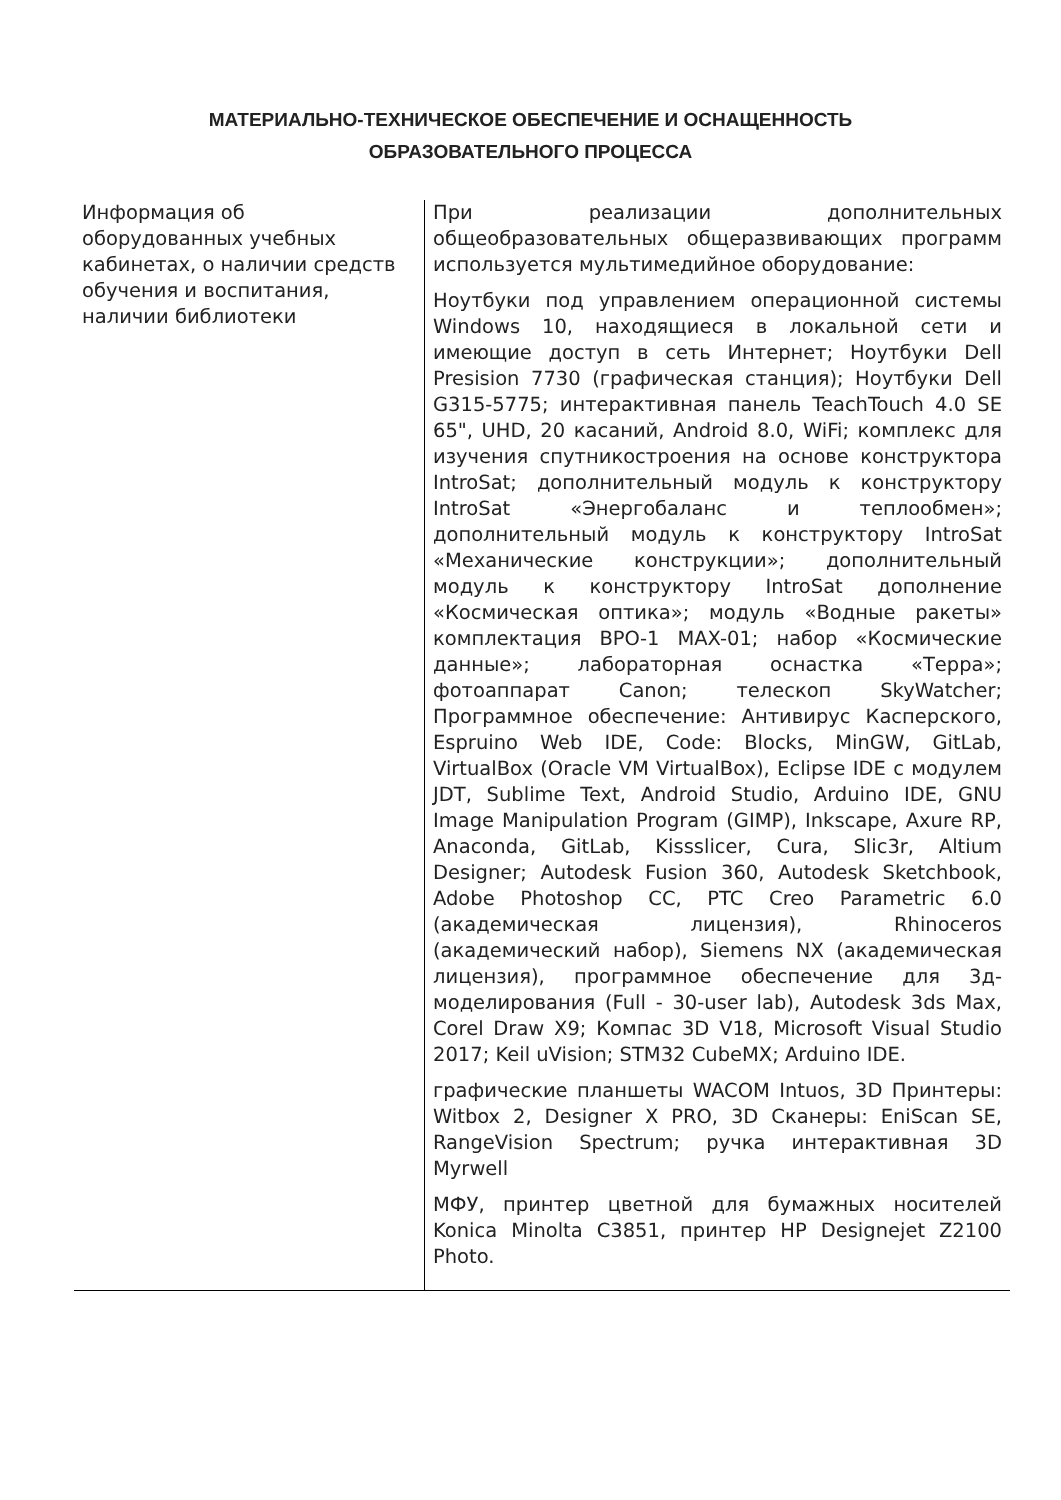МАТЕРИАЛЬНО-ТЕХНИЧЕСКОЕ ОБЕСПЕЧЕНИЕ И ОСНАЩЕННОСТЬ
ОБРАЗОВАТЕЛЬНОГО ПРОЦЕССА
| Информация об оборудованных учебных кабинетах, о наличии средств обучения и воспитания, наличии библиотеки | При реализации дополнительных общеобразовательных общеразвивающих программ используется мультимедийное оборудование: Ноутбуки под управлением операционной системы Windows 10, находящиеся в локальной сети и имеющие доступ в сеть Интернет; Ноутбуки Dell Presision 7730 (графическая станция); Ноутбуки Dell G315-5775; интерактивная панель TeachTouch 4.0 SE 65", UHD, 20 касаний, Android 8.0, WiFi; комплекс для изучения спутникостроения на основе конструктора IntroSat; дополнительный модуль к конструктору IntroSat «Энергобаланс и теплообмен»; дополнительный модуль к конструктору IntroSat «Механические конструкции»; дополнительный модуль к конструктору IntroSat дополнение «Космическая оптика»; модуль «Водные ракеты» комплектация ВРО-1 MAX-01; набор «Космические данные»; лабораторная оснастка «Терра»; фотоаппарат Canon; телескоп SkyWatcher; Программное обеспечение: Антивирус Касперского, Espruino Web IDE, Code: Blocks, MinGW, GitLab, VirtualBox (Oracle VM VirtualBox), Eclipse IDE с модулем JDT, Sublime Text, Android Studio, Arduino IDE, GNU Image Manipulation Program (GIMP), Inkscape, Axure RP, Anaconda, GitLab, Kissslicer, Cura, Slic3r, Altium Designer; Autodesk Fusion 360, Autodesk Sketchbook, Adobe Photoshop CC, PTC Creo Parametric 6.0 (академическая лицензия), Rhinoceros (академический набор), Siemens NX (академическая лицензия), программное обеспечение для 3д-моделирования (Full - 30-user lab), Autodesk 3ds Max, Corel Draw X9; Компас 3D V18, Microsoft Visual Studio 2017; Keil uVision; STM32 CubeMX; Arduino IDE. графические планшеты WACOM Intuos, 3D Принтеры: Witbox 2, Designer X PRO, 3D Сканеры: EniScan SE, RangeVision Spectrum; ручка интерактивная 3D Myrwell МФУ, принтер цветной для бумажных носителей Konica Minolta C3851, принтер HP Designejet Z2100 Photo. |